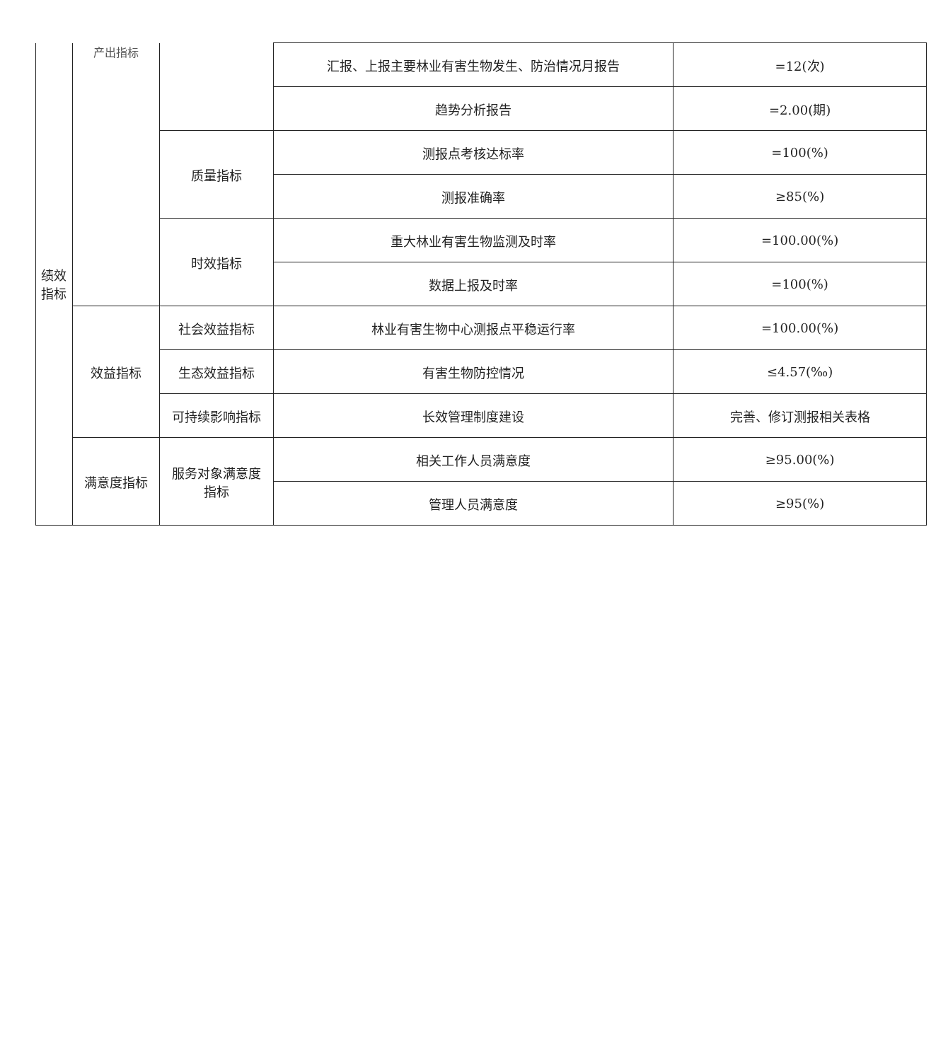| 绩效 指标 | 产出指标 | | 汇报、上报主要林业有害生物发生、防治情况月报告 | =12(次) |
| | | | 趋势分析报告 | =2.00(期) |
| | | 质量指标 | 测报点考核达标率 | =100(%) |
| | | | 测报准确率 | ≥85(%) |
| | | 时效指标 | 重大林业有害生物监测及时率 | =100.00(%) |
| | | | 数据上报及时率 | =100(%) |
| | 效益指标 | 社会效益指标 | 林业有害生物中心测报点平稳运行率 | =100.00(%) |
| | | 生态效益指标 | 有害生物防控情况 | ≤4.57(‰) |
| | | 可持续影响指标 | 长效管理制度建设 | 完善、修订测报相关表格 |
| | 满意度指标 | 服务对象满意度 指标 | 相关工作人员满意度 | ≥95.00(%) |
| | | | 管理人员满意度 | ≥95(%) |